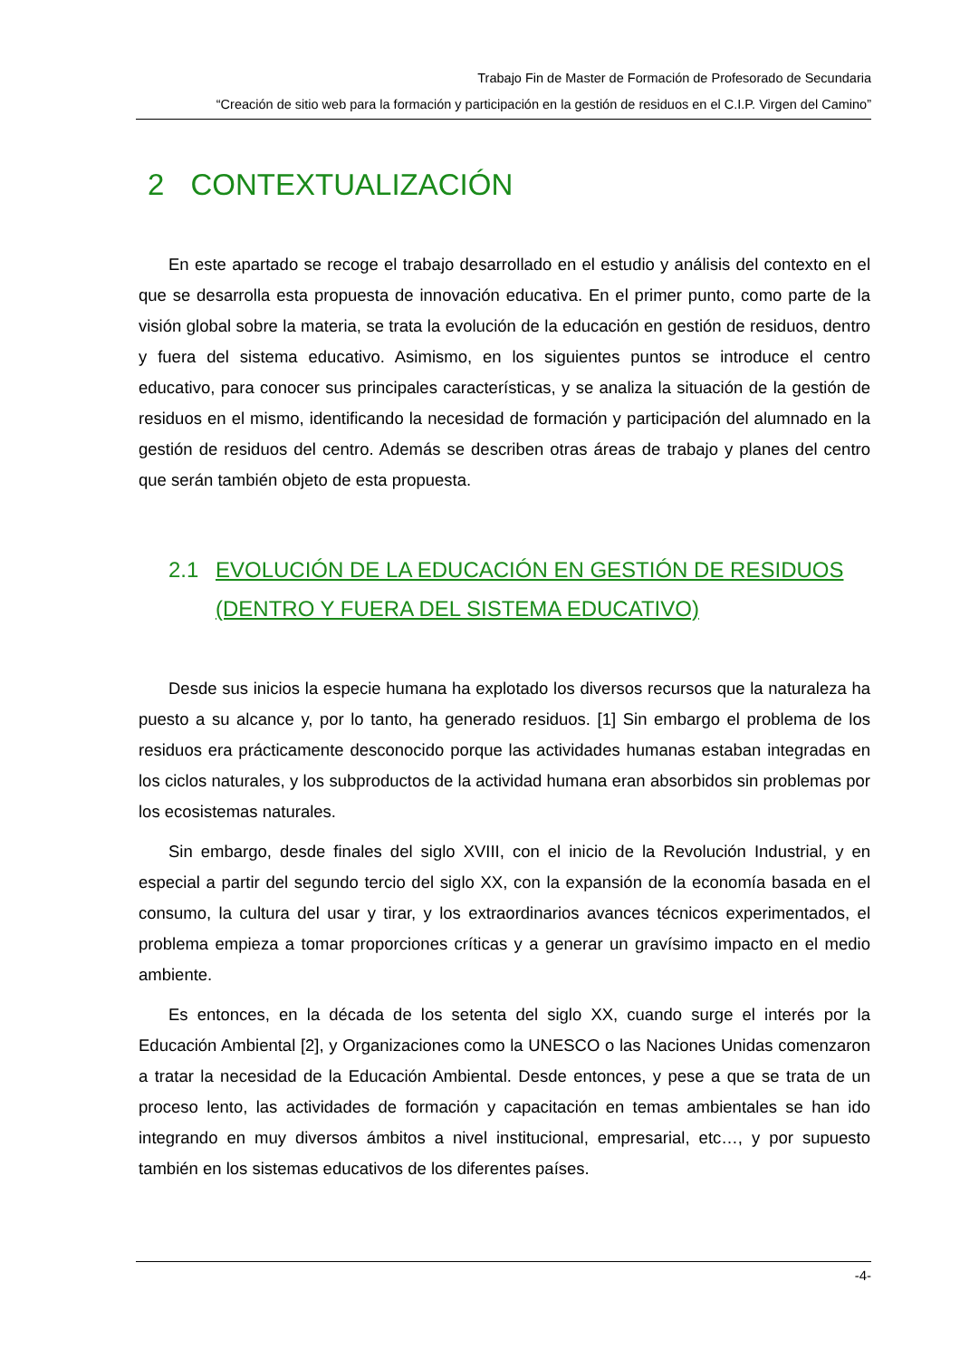Trabajo Fin de Master de Formación de Profesorado de Secundaria
“Creación de sitio web para la formación y participación en la gestión de residuos en el C.I.P. Virgen del Camino”
2 CONTEXTUALIZACIÓN
En este apartado se recoge el trabajo desarrollado en el estudio y análisis del contexto en el que se desarrolla esta propuesta de innovación educativa. En el primer punto, como parte de la visión global sobre la materia, se trata la evolución de la educación en gestión de residuos, dentro y fuera del sistema educativo. Asimismo, en los siguientes puntos se introduce el centro educativo, para conocer sus principales características, y se analiza la situación de la gestión de residuos en el mismo, identificando la necesidad de formación y participación del alumnado en la gestión de residuos del centro. Además se describen otras áreas de trabajo y planes del centro que serán también objeto de esta propuesta.
2.1 EVOLUCIÓN DE LA EDUCACIÓN EN GESTIÓN DE RESIDUOS (DENTRO Y FUERA DEL SISTEMA EDUCATIVO)
Desde sus inicios la especie humana ha explotado los diversos recursos que la naturaleza ha puesto a su alcance y, por lo tanto, ha generado residuos. [1] Sin embargo el problema de los residuos era prácticamente desconocido porque las actividades humanas estaban integradas en los ciclos naturales, y los subproductos de la actividad humana eran absorbidos sin problemas por los ecosistemas naturales.
Sin embargo, desde finales del siglo XVIII, con el inicio de la Revolución Industrial, y en especial a partir del segundo tercio del siglo XX, con la expansión de la economía basada en el consumo, la cultura del usar y tirar, y los extraordinarios avances técnicos experimentados, el problema empieza a tomar proporciones críticas y a generar un gravísimo impacto en el medio ambiente.
Es entonces, en la década de los setenta del siglo XX, cuando surge el interés por la Educación Ambiental [2], y Organizaciones como la UNESCO o las Naciones Unidas comenzaron a tratar la necesidad de la Educación Ambiental. Desde entonces, y pese a que se trata de un proceso lento, las actividades de formación y capacitación en temas ambientales se han ido integrando en muy diversos ámbitos a nivel institucional, empresarial, etc…, y por supuesto también en los sistemas educativos de los diferentes países.
-4-